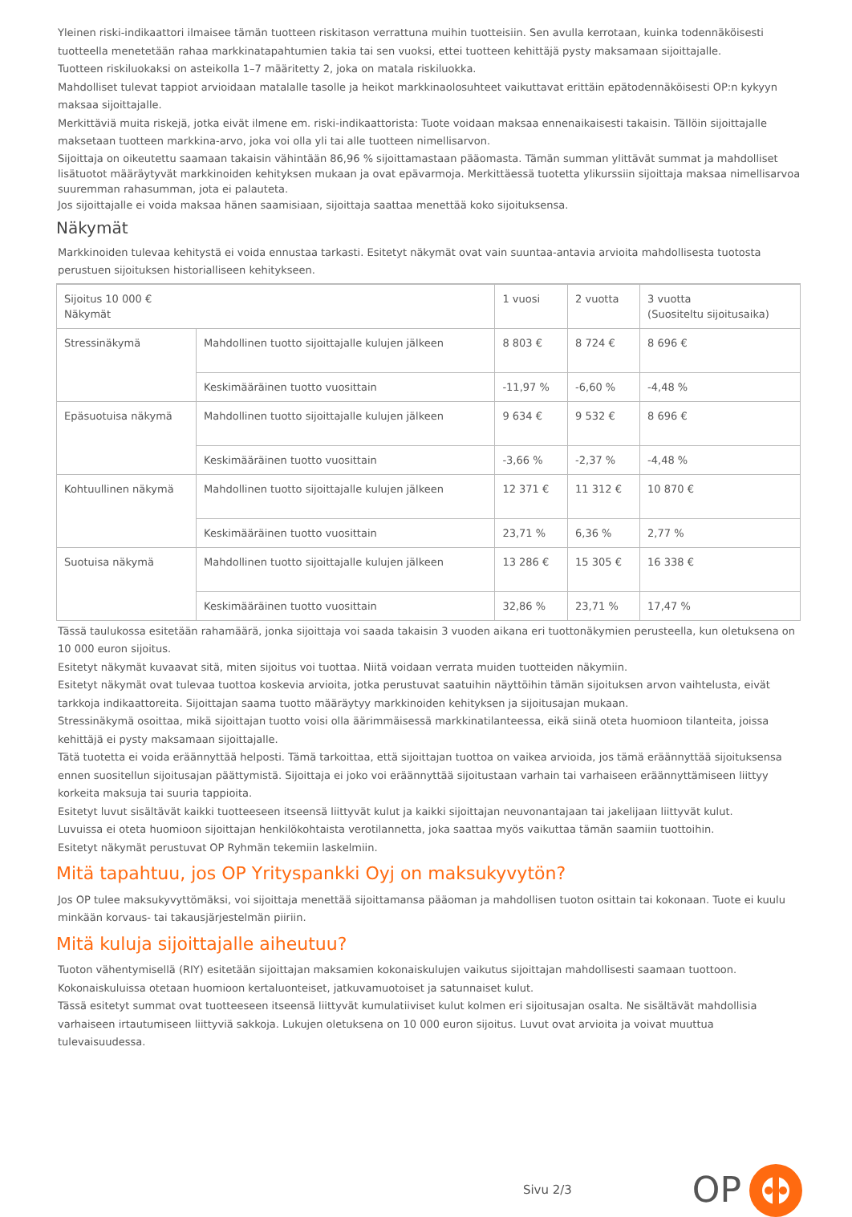Yleinen riski-indikaattori ilmaisee tämän tuotteen riskitason verrattuna muihin tuotteisiin. Sen avulla kerrotaan, kuinka todennäköisesti tuotteella menetetään rahaa markkinatapahtumien takia tai sen vuoksi, ettei tuotteen kehittäjä pysty maksamaan sijoittajalle.
Tuotteen riskiluokaksi on asteikolla 1–7 määritetty 2, joka on matala riskiluokka.
Mahdolliset tulevat tappiot arvioidaan matalalle tasolle ja heikot markkinaolosuhteet vaikuttavat erittäin epätodennäköisesti OP:n kykyyn maksaa sijoittajalle.
Merkittäviä muita riskejä, jotka eivät ilmene em. riski-indikaattorista: Tuote voidaan maksaa ennenaikaisesti takaisin. Tällöin sijoittajalle maksetaan tuotteen markkina-arvo, joka voi olla yli tai alle tuotteen nimellisarvon.
Sijoittaja on oikeutettu saamaan takaisin vähintään 86,96 % sijoittamastaan pääomasta. Tämän summan ylittävät summat ja mahdolliset lisätuotot määräytyvät markkinoiden kehityksen mukaan ja ovat epävarmoja. Merkittäessä tuotetta ylikurssiin sijoittaja maksaa nimellisarvoa suuremman rahasumman, jota ei palauteta.
Jos sijoittajalle ei voida maksaa hänen saamisiaan, sijoittaja saattaa menettää koko sijoituksensa.
Näkymät
Markkinoiden tulevaa kehitystä ei voida ennustaa tarkasti. Esitetyt näkymät ovat vain suuntaa-antavia arvioita mahdollisesta tuotosta perustuen sijoituksen historialliseen kehitykseen.
| Sijoitus 10 000 € Näkymät | | 1 vuosi | 2 vuotta | 3 vuotta (Suositeltu sijoitusaika) |
| Stressinäkymä | Mahdollinen tuotto sijoittajalle kulujen jälkeen | 8 803 € | 8 724 € | 8 696 € |
| | Keskimääräinen tuotto vuosittain | -11,97 % | -6,60 % | -4,48 % |
| Epäsuotuisa näkymä | Mahdollinen tuotto sijoittajalle kulujen jälkeen | 9 634 € | 9 532 € | 8 696 € |
| | Keskimääräinen tuotto vuosittain | -3,66 % | -2,37 % | -4,48 % |
| Kohtuullinen näkymä | Mahdollinen tuotto sijoittajalle kulujen jälkeen | 12 371 € | 11 312 € | 10 870 € |
| | Keskimääräinen tuotto vuosittain | 23,71 % | 6,36 % | 2,77 % |
| Suotuisa näkymä | Mahdollinen tuotto sijoittajalle kulujen jälkeen | 13 286 € | 15 305 € | 16 338 € |
| | Keskimääräinen tuotto vuosittain | 32,86 % | 23,71 % | 17,47 % |
Tässä taulukossa esitetään rahamäärä, jonka sijoittaja voi saada takaisin 3 vuoden aikana eri tuottonäkymien perusteella, kun oletuksena on 10 000 euron sijoitus.
Esitetyt näkymät kuvaavat sitä, miten sijoitus voi tuottaa. Niitä voidaan verrata muiden tuotteiden näkymiin.
Esitetyt näkymät ovat tulevaa tuottoa koskevia arvioita, jotka perustuvat saatuihin näyttöihin tämän sijoituksen arvon vaihtelusta, eivät tarkkoja indikaattoreita. Sijoittajan saama tuotto määräytyy markkinoiden kehityksen ja sijoitusajan mukaan.
Stressinäkymä osoittaa, mikä sijoittajan tuotto voisi olla äärimmäisessä markkinatilanteessa, eikä siinä oteta huomioon tilanteita, joissa kehittäjä ei pysty maksamaan sijoittajalle.
Tätä tuotetta ei voida eräännyttää helposti. Tämä tarkoittaa, että sijoittajan tuottoa on vaikea arvioida, jos tämä eräännyttää sijoituksensa ennen suositellun sijoitusajan päättymistä. Sijoittaja ei joko voi eräännyttää sijoitustaan varhain tai varhaiseen eräännyttämiseen liittyy korkeita maksuja tai suuria tappioita.
Esitetyt luvut sisältävät kaikki tuotteeseen itseensä liittyvät kulut ja kaikki sijoittajan neuvonantajaan tai jakelijaan liittyvät kulut.
Luvuissa ei oteta huomioon sijoittajan henkilökohtaista verotilannetta, joka saattaa myös vaikuttaa tämän saamiin tuottoihin.
Esitetyt näkymät perustuvat OP Ryhmän tekemiin laskelmiin.
Mitä tapahtuu, jos OP Yrityspankki Oyj on maksukyvytön?
Jos OP tulee maksukyvyttömäksi, voi sijoittaja menettää sijoittamansa pääoman ja mahdollisen tuoton osittain tai kokonaan. Tuote ei kuulu minkään korvaus- tai takausjärjestelmän piiriin.
Mitä kuluja sijoittajalle aiheutuu?
Tuoton vähentymisellä (RIY) esitetään sijoittajan maksamien kokonaiskulujen vaikutus sijoittajan mahdollisesti saamaan tuottoon. Kokonaiskuluissa otetaan huomioon kertaluonteiset, jatkuvamuotoiset ja satunnaiset kulut.
Tässä esitetyt summat ovat tuotteeseen itseensä liittyvät kumulatiiviset kulut kolmen eri sijoitusajan osalta. Ne sisältävät mahdollisia varhaiseen irtautumiseen liittyviä sakkoja. Lukujen oletuksena on 10 000 euron sijoitus. Luvut ovat arvioita ja voivat muuttua tulevaisuudessa.
Sivu 2/3 OP